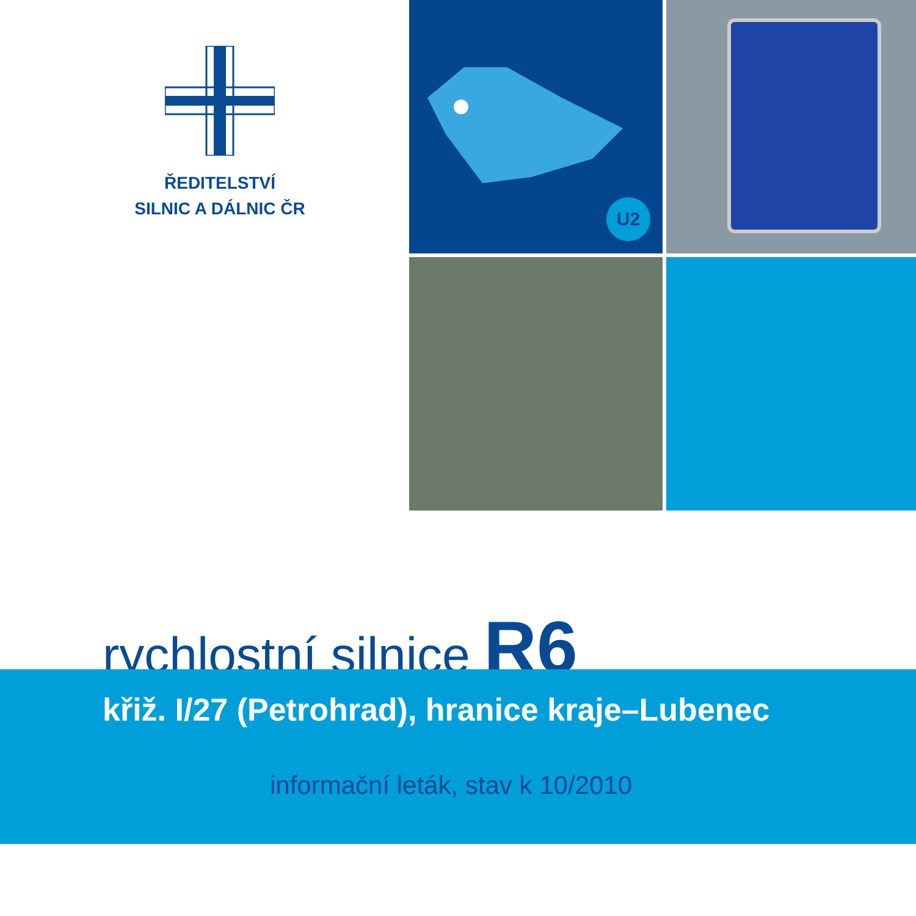ŘEDITELSTVÍ
SILNIC A DÁLNIC ČR
U2
rychlostní silnice R6
křiž. I/27 (Petrohrad), hranice kraje–Lubenec
informační leták, stav k 10/2010